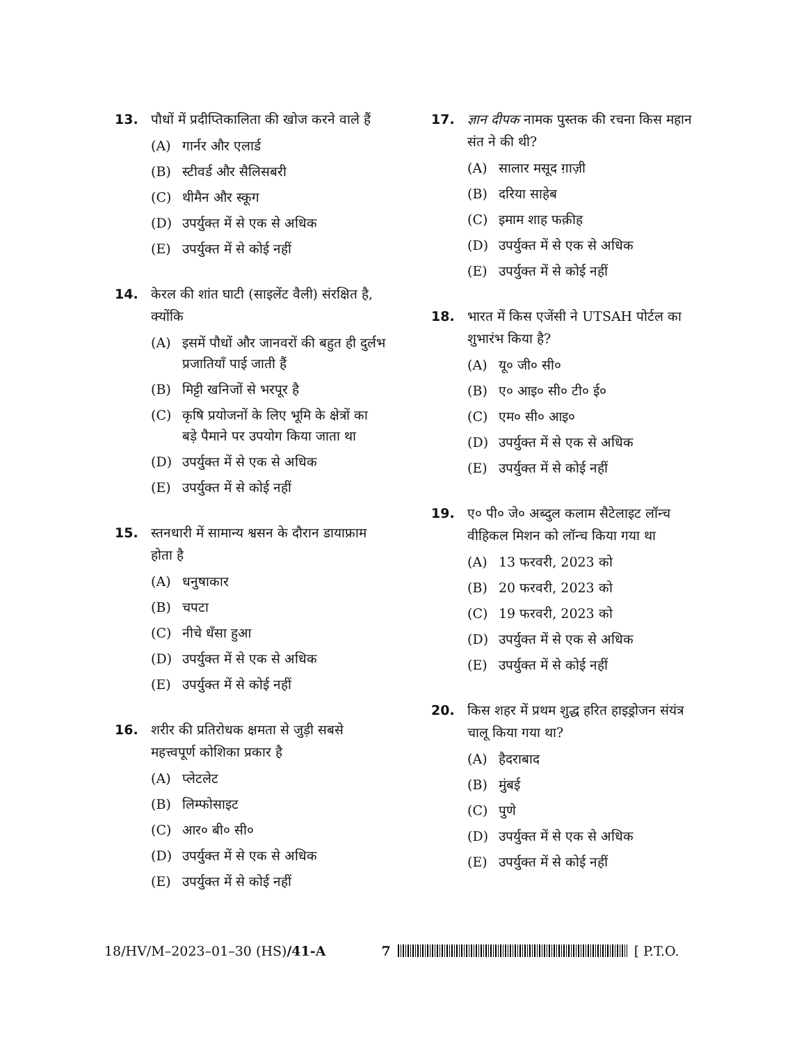13. पौधों में प्रदीप्तिकालिता की खोज करने वाले हैं
(A) गार्नर और एलार्ड
(B) स्टीवर्ड और सैलिसबरी
(C) थीमैन और स्कूग
(D) उपर्युक्त में से एक से अधिक
(E) उपर्युक्त में से कोई नहीं
14. केरल की शांत घाटी (साइलेंट वैली) संरक्षित है, क्योंकि
(A) इसमें पौधों और जानवरों की बहुत ही दुर्लभ प्रजातियाँ पाई जाती हैं
(B) मिट्टी खनिजों से भरपूर है
(C) कृषि प्रयोजनों के लिए भूमि के क्षेत्रों का बड़े पैमाने पर उपयोग किया जाता था
(D) उपर्युक्त में से एक से अधिक
(E) उपर्युक्त में से कोई नहीं
15. स्तनधारी में सामान्य श्वसन के दौरान डायाफ्राम होता है
(A) धनुषाकार
(B) चपटा
(C) नीचे धँसा हुआ
(D) उपर्युक्त में से एक से अधिक
(E) उपर्युक्त में से कोई नहीं
16. शरीर की प्रतिरोधक क्षमता से जुड़ी सबसे महत्त्वपूर्ण कोशिका प्रकार है
(A) प्लेटलेट
(B) लिम्फोसाइट
(C) आर० बी० सी०
(D) उपर्युक्त में से एक से अधिक
(E) उपर्युक्त में से कोई नहीं
17. ज्ञान दीपक नामक पुस्तक की रचना किस महान संत ने की थी?
(A) सालार मसूद ग़ाज़ी
(B) दरिया साहेब
(C) इमाम शाह फक़ीह
(D) उपर्युक्त में से एक से अधिक
(E) उपर्युक्त में से कोई नहीं
18. भारत में किस एजेंसी ने UTSAH पोर्टल का शुभारंभ किया है?
(A) यू० जी० सी०
(B) ए० आइ० सी० टी० ई०
(C) एम० सी० आइ०
(D) उपर्युक्त में से एक से अधिक
(E) उपर्युक्त में से कोई नहीं
19. ए० पी० जे० अब्दुल कलाम सैटेलाइट लॉन्च वीहिकल मिशन को लॉन्च किया गया था
(A) 13 फरवरी, 2023 को
(B) 20 फरवरी, 2023 को
(C) 19 फरवरी, 2023 को
(D) उपर्युक्त में से एक से अधिक
(E) उपर्युक्त में से कोई नहीं
20. किस शहर में प्रथम शुद्ध हरित हाइड्रोजन संयंत्र चालू किया गया था?
(A) हैदराबाद
(B) मुंबई
(C) पुणे
(D) उपर्युक्त में से एक से अधिक
(E) उपर्युक्त में से कोई नहीं
18/HV/M–2023–01–30 (HS)/41-A 7 [ P.T.O.